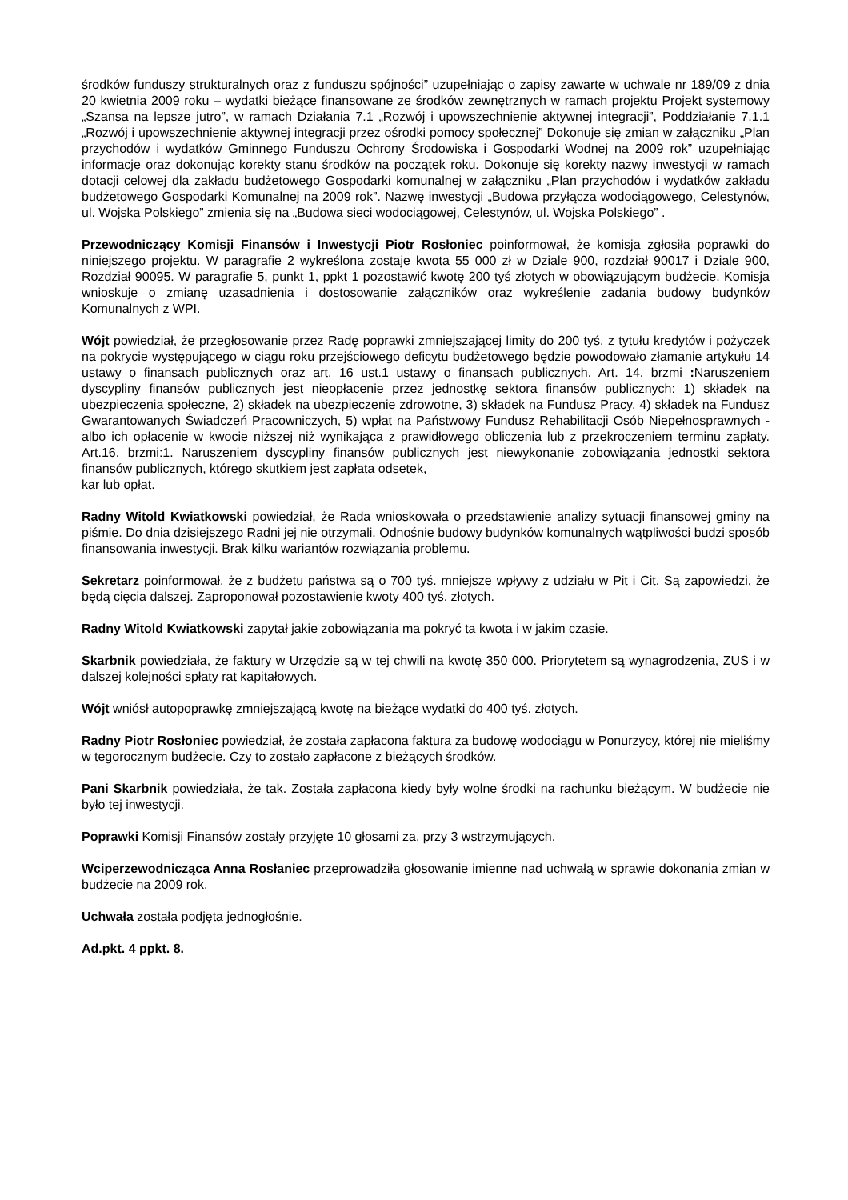środków funduszy strukturalnych oraz z funduszu spójności” uzupełniając o zapisy zawarte w uchwale nr 189/09 z dnia 20 kwietnia 2009 roku – wydatki bieżące finansowane ze środków zewnętrznych w ramach projektu Projekt systemowy „Szansa na lepsze jutro”, w ramach Działania 7.1 „Rozwój i upowszechnienie aktywnej integracji”, Poddziałanie 7.1.1 „Rozwój i upowszechnienie aktywnej integracji przez ośrodki pomocy społecznej” Dokonuje się zmian w załączniku „Plan przychodów i wydatków Gminnego Funduszu Ochrony Środowiska i Gospodarki Wodnej na 2009 rok” uzupełniając informacje oraz dokonując korekty stanu środków na początek roku. Dokonuje się korekty nazwy inwestycji w ramach dotacji celowej dla zakładu budżetowego Gospodarki komunalnej w załączniku „Plan przychodów i wydatków zakładu budżetowego Gospodarki Komunalnej na 2009 rok”. Nazwę inwestycji „Budowa przyłącza wodociągowego, Celestynów, ul. Wojska Polskiego” zmienia się na „Budowa sieci wodociągowej, Celestynów, ul. Wojska Polskiego” .
Przewodniczący Komisji Finansów i Inwestycji Piotr Rosłoniec poinformował, że komisja zgłosiła poprawki do niniejszego projektu. W paragrafie 2 wykreślona zostaje kwota 55 000 zł w Dziale 900, rozdział 90017 i Dziale 900, Rozdział 90095. W paragrafie 5, punkt 1, ppkt 1 pozostawić kwotę 200 tyś złotych w obowiązującym budżecie. Komisja wnioskuje o zmianę uzasadnienia i dostosowanie załączników oraz wykreślenie zadania budowy budynków Komunalnych z WPI.
Wójt powiedział, że przegłosowanie przez Radę poprawki zmniejszającej limity do 200 tyś. z tytułu kredytów i pożyczek na pokrycie występującego w ciągu roku przejściowego deficytu budżetowego będzie powodowało złamanie artykułu 14 ustawy o finansach publicznych oraz art. 16 ust.1 ustawy o finansach publicznych. Art. 14. brzmi : Naruszeniem dyscypliny finansów publicznych jest nieopłacenie przez jednostkę sektora finansów publicznych: 1) składek na ubezpieczenia społeczne, 2) składek na ubezpieczenie zdrowotne, 3) składek na Fundusz Pracy, 4) składek na Fundusz Gwarantowanych Świadczeń Pracowniczych, 5) wpłat na Państwowy Fundusz Rehabilitacji Osób Niepełnosprawnych - albo ich opłacenie w kwocie niższej niż wynikająca z prawidłowego obliczenia lub z przekroczeniem terminu zapłaty. Art.16. brzmi:1. Naruszeniem dyscypliny finansów publicznych jest niewykonanie zobowiązania jednostki sektora finansów publicznych, którego skutkiem jest zapłata odsetek,
kar lub opłat.
Radny Witold Kwiatkowski powiedział, że Rada wnioskowała o przedstawienie analizy sytuacji finansowej gminy na piśmie. Do dnia dzisiejszego Radni jej nie otrzymali. Odnośnie budowy budynków komunalnych wątpliwości budzi sposób finansowania inwestycji. Brak kilku wariantów rozwiązania problemu.
Sekretarz poinformował, że z budżetu państwa są o 700 tyś. mniejsze wpływy z udziału w Pit i Cit. Są zapowiedzi, że będą cięcia dalszej. Zaproponował pozostawienie kwoty 400 tyś. złotych.
Radny Witold Kwiatkowski zapytał jakie zobowiązania ma pokryć ta kwota i w jakim czasie.
Skarbnik powiedziała, że faktury w Urzędzie są w tej chwili na kwotę 350 000. Priorytetem są wynagrodzenia, ZUS i w dalszej kolejności spłaty rat kapitałowych.
Wójt wniósł autopoprawkę zmniejszającą kwotę na bieżące wydatki do 400 tyś. złotych.
Radny Piotr Rosłoniec powiedział, że została zapłacona faktura za budowę wodociągu w Ponurzycy, której nie mieliśmy w tegorocznym budżecie. Czy to zostało zapłacone z bieżących środków.
Pani Skarbnik powiedziała, że tak. Została zapłacona kiedy były wolne środki na rachunku bieżącym. W budżecie nie było tej inwestycji.
Poprawki Komisji Finansów zostały przyjęte 10 głosami za, przy 3 wstrzymujących.
Wciperzewodnicząca Anna Rosłaniec przeprowadziła głosowanie imienne nad uchwałą w sprawie dokonania zmian w budżecie na 2009 rok.
Uchwała została podjęta jednogłośnie.
Ad.pkt. 4 ppkt. 8.